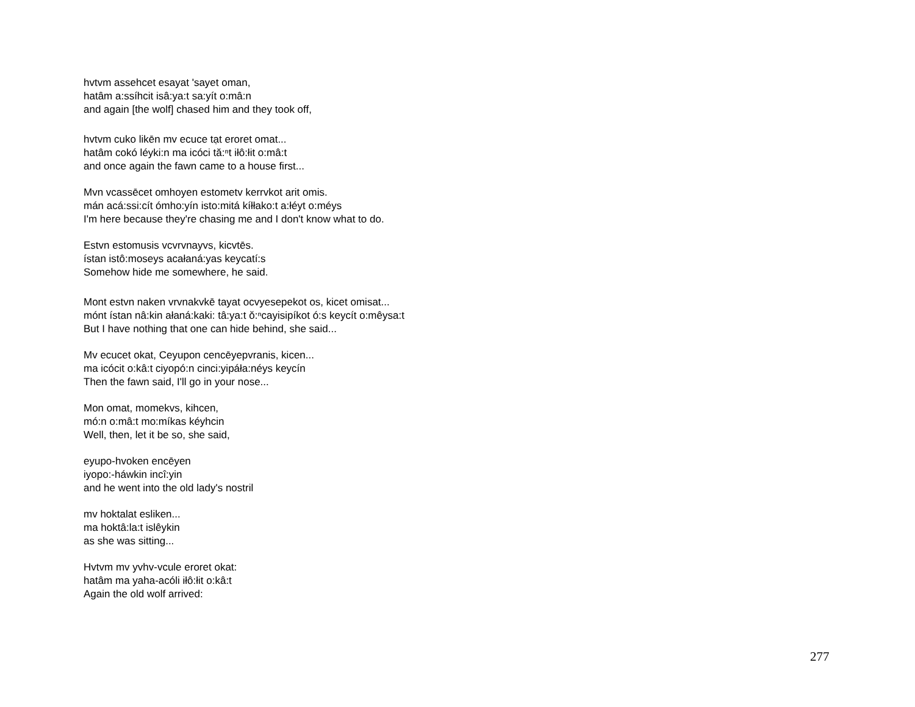hvtvm assehcet esayat 'sayet oman,
hatâm a:ssíhcit isâ:ya:t sa:yít o:mâ:n
and again [the wolf] chased him and they took off,
hvtvm cuko likēn mv ecuce tạt eroret omat...
hatâm cokó léyki:n ma icóci tă:ⁿt iłô:łit o:mâ:t
and once again the fawn came to a house first...
Mvn vcassēcet omhoyen estometv kerrvkot arit omis.
mán acá:ssi:cít ómho:yín isto:mitá kíłłako:t a:łéyt o:méys
I'm here because they're chasing me and I don't know what to do.
Estvn estomusis vcvrvnayvs, kicvtēs.
ístan istô:moseys acałaná:yas keycatí:s
Somehow hide me somewhere, he said.
Mont estvn naken vrvnakvkē tayat ocvyesepekot os, kicet omisat...
mónt ístan nâ:kin ałaná:kaki: tâ:ya:t ŏ:ⁿcayisipíkot ó:s keycít o:mêysa:t
But I have nothing that one can hide behind, she said...
Mv ecucet okat, Ceyupon cencēyepvranis, kicen...
ma icócit o:kâ:t ciyopó:n cinci:yipáła:néys keycín
Then the fawn said, I'll go in your nose...
Mon omat, momekvs, kihcen,
mó:n o:mâ:t mo:míkas kéyhcin
Well, then, let it be so, she said,
eyupo-hvoken encēyen
iyopo:-háwkin incî:yin
and he went into the old lady's nostril
mv hoktalat esliken...
ma hoktâ:la:t islêykin
as she was sitting...
Hvtvm mv yvhv-vcule eroret okat:
hatâm ma yaha-acóli iłô:łit o:kâ:t
Again the old wolf arrived:
277